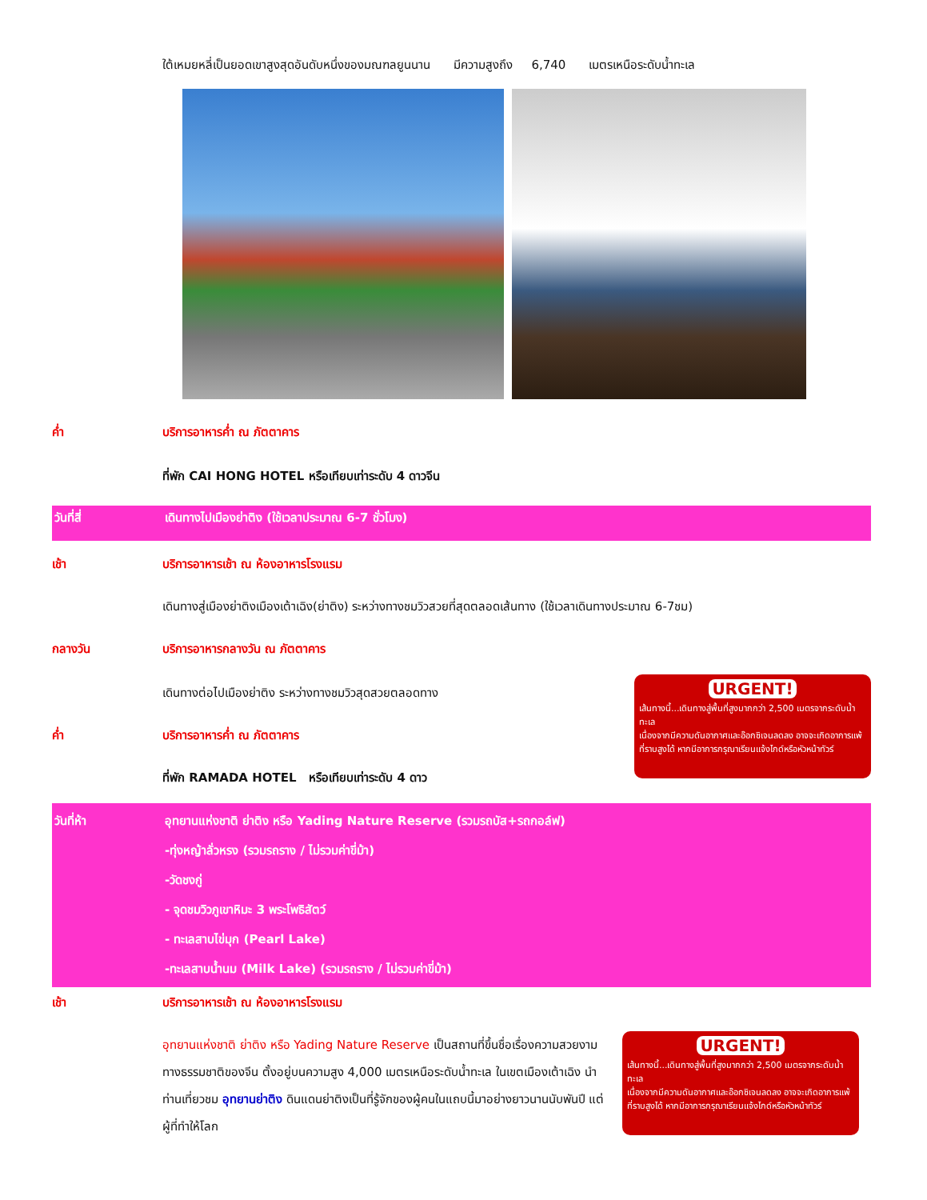ใต้เหมยหลี่เป็นยอดเขาสูงสุดอันดับหนึ่งของมณฑลยูนนาน มีความสูงถึง 6,740 เมตรเหนือระดับน้ำทะเล
ค่ำ บริการอาหารค่ำ ณ ภัตตาคาร
ที่พัก CAI HONG HOTEL หรือเทียบเท่าระดับ 4 ดาวจีน
วันที่สี่ เดินทางไปเมืองย่าติง (ใช้เวลาประมาณ 6-7 ชั่วโมง)
เช้า บริการอาหารเช้า ณ ห้องอาหารโรงแรม
เดินทางสู่เมืองย่าติงเมืองเต้าเฉิง(ย่าติง) ระหว่างทางชมวิวสวยที่สุดตลอดเส้นทาง (ใช้เวลาเดินทางประมาณ 6-7ชม)
กลางวัน บริการอาหารกลางวัน ณ ภัตตาคาร
เดินทางต่อไปเมืองย่าติง ระหว่างทางชมวิวสุดสวยตลอดทาง
ค่ำ บริการอาหารค่ำ ณ ภัตตาคาร
ที่พัก RAMADA HOTEL หรือเทียบเท่าระดับ 4 ดาว
URGENT!
เส้นทางนี้...เดินทางสู่พื้นที่สูงมากกว่า 2,500 เมตรจากระดับน้ำทะเล
เนื่องจากมีความดันอากาศและอ๊อกซิเจนลดลง อาจจะเกิดอาการแพ้ที่ราบสูงได้ หากมีอาการกรุณาเรียนแจ้งไกด์หรือหัวหน้าทัวร์
วันที่ห้า อุทยานแห่งชาติ ย่าติง หรือ Yading Nature Reserve (รวมรถบัส+รถกอล์ฟ)
-ทุ่งหญ้าลั่วหรง (รวมรถราง / ไม่รวมค่าขี่ม้า)
-วัดชงกู่
- จุดชมวิวภูเขาหิมะ 3 พระโพธิสัตว์
- ทะเลสาบไข่มุก (Pearl Lake)
-ทะเลสาบน้ำนม (Milk Lake) (รวมรถราง / ไม่รวมค่าขี่ม้า)
เช้า บริการอาหารเช้า ณ ห้องอาหารโรงแรม
อุทยานแห่งชาติ ย่าติง หรือ Yading Nature Reserve เป็นสถานที่ขึ้นชื่อเรื่องความสวยงามทางธรรมชาติของจีน ตั้งอยู่บนความสูง 4,000 เมตรเหนือระดับน้ำทะเล ในเขตเมืองเต้าเฉิง นำท่านเที่ยวชม อุทยานย่าติง ดินแดนย่าติงเป็นที่รู้จักของผู้คนในแถบนี้มาอย่างยาวนานนับพันปี แต่ผู้ที่ทำให้โลก
URGENT!
เส้นทางนี้...เดินทางสู่พื้นที่สูงมากกว่า 2,500 เมตรจากระดับน้ำทะเล
เนื่องจากมีความดันอากาศและอ๊อกซิเจนลดลง อาจจะเกิดอาการแพ้ที่ราบสูงได้ หากมีอาการกรุณาเรียนแจ้งไกด์หรือหัวหน้าทัวร์